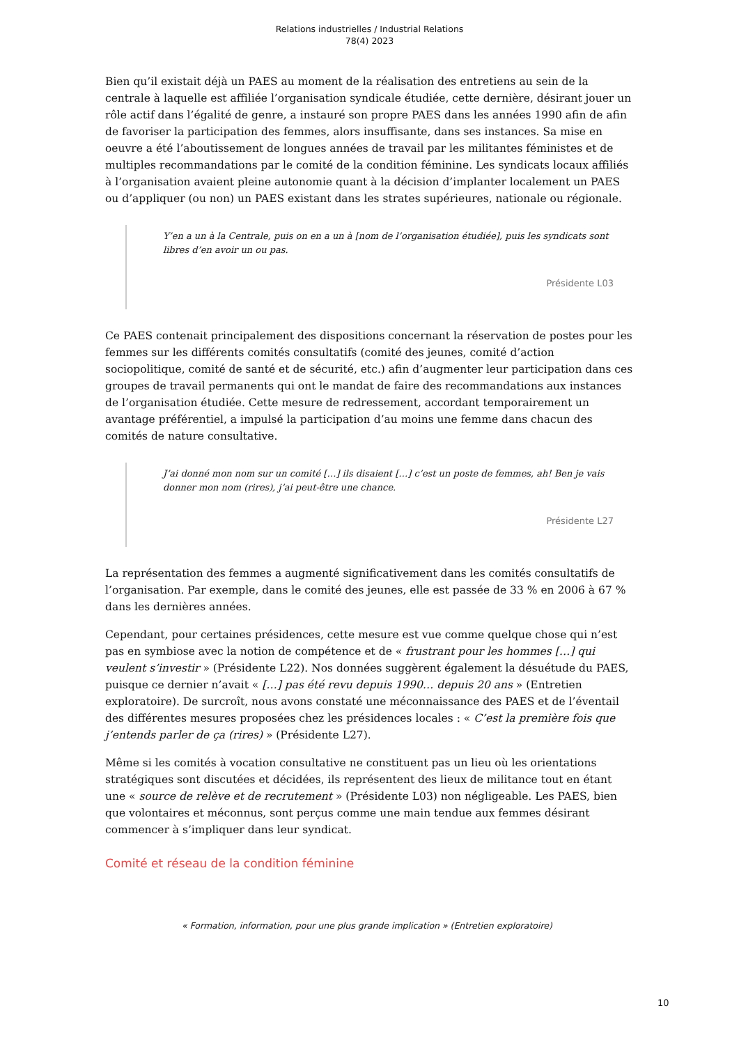Relations industrielles / Industrial Relations
78(4) 2023
Bien qu’il existait déjà un PAES au moment de la réalisation des entretiens au sein de la centrale à laquelle est affiliée l’organisation syndicale étudiée, cette dernière, désirant jouer un rôle actif dans l’égalité de genre, a instauré son propre PAES dans les années 1990 afin de afin de favoriser la participation des femmes, alors insuffisante, dans ses instances. Sa mise en oeuvre a été l’aboutissement de longues années de travail par les militantes féministes et de multiples recommandations par le comité de la condition féminine. Les syndicats locaux affiliés à l’organisation avaient pleine autonomie quant à la décision d’implanter localement un PAES ou d’appliquer (ou non) un PAES existant dans les strates supérieures, nationale ou régionale.
Y’en a un à la Centrale, puis on en a un à [nom de l’organisation étudiée], puis les syndicats sont libres d’en avoir un ou pas.
Présidente L03
Ce PAES contenait principalement des dispositions concernant la réservation de postes pour les femmes sur les différents comités consultatifs (comité des jeunes, comité d’action sociopolitique, comité de santé et de sécurité, etc.) afin d’augmenter leur participation dans ces groupes de travail permanents qui ont le mandat de faire des recommandations aux instances de l’organisation étudiée. Cette mesure de redressement, accordant temporairement un avantage préférentiel, a impulsé la participation d’au moins une femme dans chacun des comités de nature consultative.
J’ai donné mon nom sur un comité […] ils disaient […] c’est un poste de femmes, ah! Ben je vais donner mon nom (rires), j’ai peut-être une chance.
Présidente L27
La représentation des femmes a augmenté significativement dans les comités consultatifs de l’organisation. Par exemple, dans le comité des jeunes, elle est passée de 33 % en 2006 à 67 % dans les dernières années.
Cependant, pour certaines présidences, cette mesure est vue comme quelque chose qui n’est pas en symbiose avec la notion de compétence et de « frustrant pour les hommes […] qui veulent s’investir » (Présidente L22). Nos données suggèrent également la désuétude du PAES, puisque ce dernier n’avait « […] pas été revu depuis 1990… depuis 20 ans » (Entretien exploratoire). De surcroît, nous avons constaté une méconnaissance des PAES et de l’éventail des différentes mesures proposées chez les présidences locales : « C’est la première fois que j’entends parler de ça (rires) » (Présidente L27).
Même si les comités à vocation consultative ne constituent pas un lieu où les orientations stratégiques sont discutées et décidées, ils représentent des lieux de militance tout en étant une « source de relève et de recrutement » (Présidente L03) non négligeable. Les PAES, bien que volontaires et méconnus, sont perçus comme une main tendue aux femmes désirant commencer à s’impliquer dans leur syndicat.
Comité et réseau de la condition féminine
« Formation, information, pour une plus grande implication » (Entretien exploratoire)
10